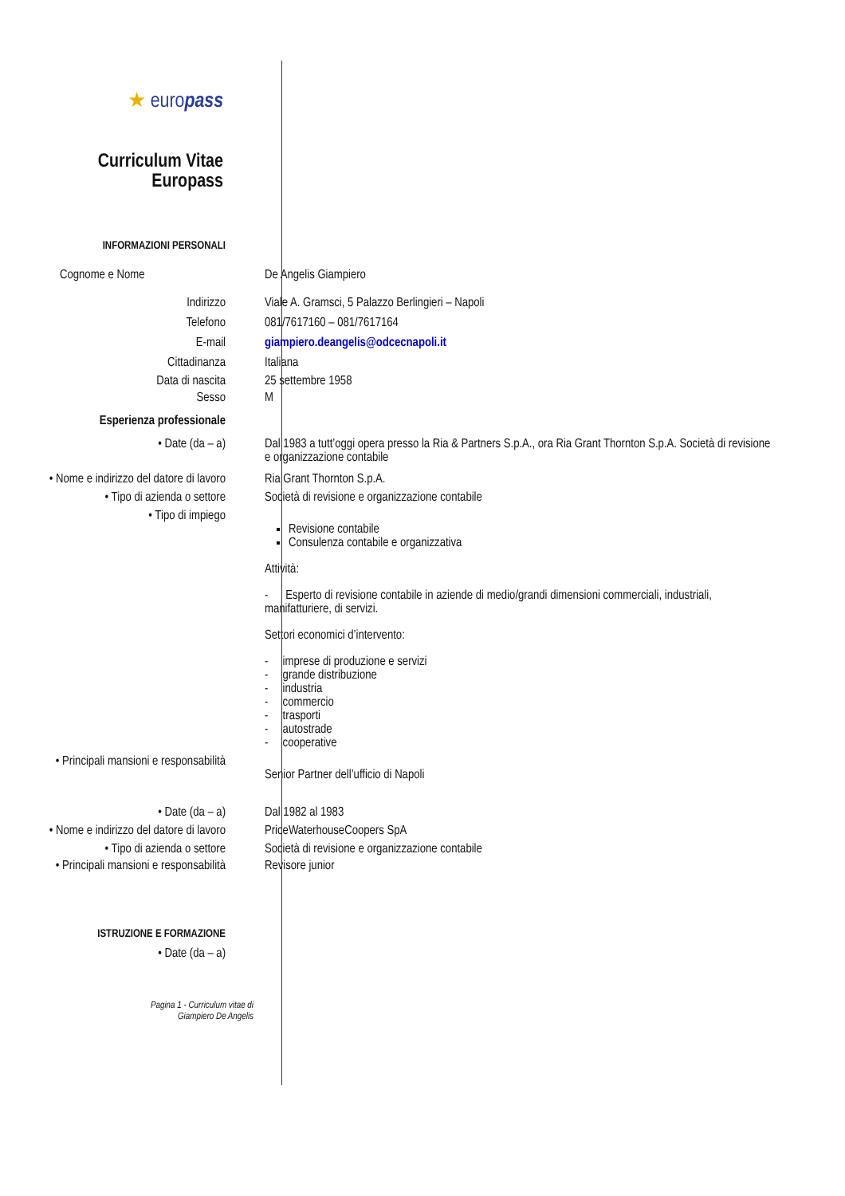★ europass
Curriculum Vitae
Europass
INFORMAZIONI PERSONALI
Cognome e Nome De Angelis Giampiero
Indirizzo Viale A. Gramsci, 5 Palazzo Berlingieri – Napoli
Telefono 081/7617160 – 081/7617164
E-mail giampiero.deangelis@odcecnapoli.it
Cittadinanza Italiana
Data di nascita 25 settembre 1958
Sesso M
Esperienza professionale
• Date (da – a) Dal 1983 a tutt’oggi opera presso la Ria & Partners S.p.A., ora Ria Grant Thornton S.p.A. Società di revisione e organizzazione contabile
• Nome e indirizzo del datore di lavoro
Ria Grant Thornton S.p.A.
• Tipo di azienda o settore Società di revisione e organizzazione contabile
• Tipo di impiego
Revisione contabile
Consulenza contabile e organizzativa
Attività:
- Esperto di revisione contabile in aziende di medio/grandi dimensioni commerciali, industriali, manifatturiere, di servizi.
Settori economici d’intervento:
- imprese di produzione e servizi
- grande distribuzione
- industria
- commercio
- trasporti
- autostrade
- cooperative
• Principali mansioni e responsabilità
Senior Partner dell’ufficio di Napoli
• Date (da – a) Dal 1982 al 1983
• Nome e indirizzo del datore di lavoro
PriceWaterhouseCoopers SpA
• Tipo di azienda o settore Società di revisione e organizzazione contabile
• Principali mansioni e responsabilità
Revisore junior
ISTRUZIONE E FORMAZIONE
• Date (da – a)
Pagina 1 - Curriculum vitae di
Giampiero De Angelis